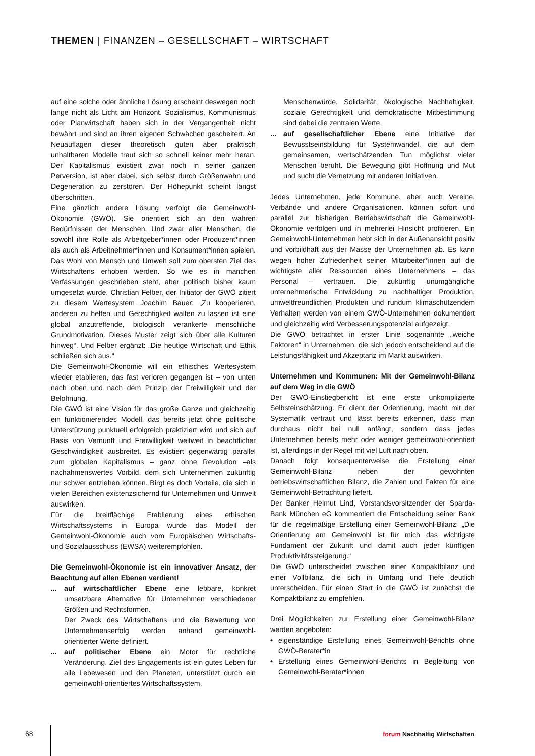THEMEN | FINANZEN – GESELLSCHAFT – WIRTSCHAFT
auf eine solche oder ähnliche Lösung erscheint deswegen noch lange nicht als Licht am Horizont. Sozialismus, Kommunismus oder Planwirtschaft haben sich in der Vergangenheit nicht bewährt und sind an ihren eigenen Schwächen gescheitert. An Neuauflagen dieser theoretisch guten aber praktisch unhaltbaren Modelle traut sich so schnell keiner mehr heran. Der Kapitalismus existiert zwar noch in seiner ganzen Perversion, ist aber dabei, sich selbst durch Größenwahn und Degeneration zu zerstören. Der Höhepunkt scheint längst überschritten.
Eine gänzlich andere Lösung verfolgt die Gemeinwohl-Ökonomie (GWÖ). Sie orientiert sich an den wahren Bedürfnissen der Menschen. Und zwar aller Menschen, die sowohl ihre Rolle als Arbeitgeber*innen oder Produzent*innen als auch als Arbeitnehmer*innen und Konsument*innen spielen. Das Wohl von Mensch und Umwelt soll zum obersten Ziel des Wirtschaftens erhoben werden. So wie es in manchen Verfassungen geschrieben steht, aber politisch bisher kaum umgesetzt wurde. Christian Felber, der Initiator der GWÖ zitiert zu diesem Wertesystem Joachim Bauer: „Zu kooperieren, anderen zu helfen und Gerechtigkeit walten zu lassen ist eine global anzutreffende, biologisch verankerte menschliche Grundmotivation. Dieses Muster zeigt sich über alle Kulturen hinweg“. Und Felber ergänzt: „Die heutige Wirtschaft und Ethik schließen sich aus.“
Die Gemeinwohl-Ökonomie will ein ethisches Wertesystem wieder etablieren, das fast verloren gegangen ist – von unten nach oben und nach dem Prinzip der Freiwilligkeit und der Belohnung.
Die GWÖ ist eine Vision für das große Ganze und gleichzeitig ein funktionierendes Modell, das bereits jetzt ohne politische Unterstützung punktuell erfolgreich praktiziert wird und sich auf Basis von Vernunft und Freiwilligkeit weltweit in beachtlicher Geschwindigkeit ausbreitet. Es existiert gegenwärtig parallel zum globalen Kapitalismus – ganz ohne Revolution –als nachahmenswertes Vorbild, dem sich Unternehmen zukünftig nur schwer entziehen können. Birgt es doch Vorteile, die sich in vielen Bereichen existenzsichernd für Unternehmen und Umwelt auswirken.
Für die breitflächige Etablierung eines ethischen Wirtschaftssystems in Europa wurde das Modell der Gemeinwohl-Ökonomie auch vom Europäischen Wirtschafts- und Sozialausschuss (EWSA) weiterempfohlen.
Die Gemeinwohl-Ökonomie ist ein innovativer Ansatz, der Beachtung auf allen Ebenen verdient!
... auf wirtschaftlicher Ebene eine lebbare, konkret umsetzbare Alternative für Unternehmen verschiedener Größen und Rechtsformen.
Der Zweck des Wirtschaftens und die Bewertung von Unternehmenserfolg werden anhand gemeinwohl-orientierter Werte definiert.
... auf politischer Ebene ein Motor für rechtliche Veränderung. Ziel des Engagements ist ein gutes Leben für alle Lebewesen und den Planeten, unterstützt durch ein gemeinwohl-orientiertes Wirtschaftssystem.
Menschenwürde, Solidarität, ökologische Nachhaltigkeit, soziale Gerechtigkeit und demokratische Mitbestimmung sind dabei die zentralen Werte.
... auf gesellschaftlicher Ebene eine Initiative der Bewusstseinsbildung für Systemwandel, die auf dem gemeinsamen, wertschätzenden Tun möglichst vieler Menschen beruht. Die Bewegung gibt Hoffnung und Mut und sucht die Vernetzung mit anderen Initiativen.
Jedes Unternehmen, jede Kommune, aber auch Vereine, Verbände und andere Organisationen. können sofort und parallel zur bisherigen Betriebswirtschaft die Gemeinwohl-Ökonomie verfolgen und in mehrerlei Hinsicht profitieren. Ein Gemeinwohl-Unternehmen hebt sich in der Außenansicht positiv und vorbildhaft aus der Masse der Unternehmen ab. Es kann wegen hoher Zufriedenheit seiner Mitarbeiter*innen auf die wichtigste aller Ressourcen eines Unternehmens – das Personal – vertrauen. Die zukünftig unumgängliche unternehmerische Entwicklung zu nachhaltiger Produktion, umweltfreundlichen Produkten und rundum klimaschützendem Verhalten werden von einem GWÖ-Unternehmen dokumentiert und gleichzeitig wird Verbesserungspotenzial aufgezeigt.
Die GWÖ betrachtet in erster Linie sogenannte „weiche Faktoren“ in Unternehmen, die sich jedoch entscheidend auf die Leistungsfähigkeit und Akzeptanz im Markt auswirken.
Unternehmen und Kommunen: Mit der Gemeinwohl-Bilanz auf dem Weg in die GWÖ
Der GWÖ-Einstiegbericht ist eine erste unkomplizierte Selbsteinschätzung. Er dient der Orientierung, macht mit der Systematik vertraut und lässt bereits erkennen, dass man durchaus nicht bei null anfängt, sondern dass jedes Unternehmen bereits mehr oder weniger gemeinwohl-orientiert ist, allerdings in der Regel mit viel Luft nach oben.
Danach folgt konsequenterweise die Erstellung einer Gemeinwohl-Bilanz neben der gewohnten betriebswirtschaftlichen Bilanz, die Zahlen und Fakten für eine Gemeinwohl-Betrachtung liefert.
Der Banker Helmut Lind, Vorstandsvorsitzender der Sparda-Bank München eG kommentiert die Entscheidung seiner Bank für die regelmäßige Erstellung einer Gemeinwohl-Bilanz: „Die Orientierung am Gemeinwohl ist für mich das wichtigste Fundament der Zukunft und damit auch jeder künftigen Produktivitätssteigerung.“
Die GWÖ unterscheidet zwischen einer Kompaktbilanz und einer Vollbilanz, die sich in Umfang und Tiefe deutlich unterscheiden. Für einen Start in die GWÖ ist zunächst die Kompaktbilanz zu empfehlen.
Drei Möglichkeiten zur Erstellung einer Gemeinwohl-Bilanz werden angeboten:
• eigenständige Erstellung eines Gemeinwohl-Berichts ohne GWÖ-Berater*in
• Erstellung eines Gemeinwohl-Berichts in Begleitung von Gemeinwohl-Berater*innen
68 forum Nachhaltig Wirtschaften